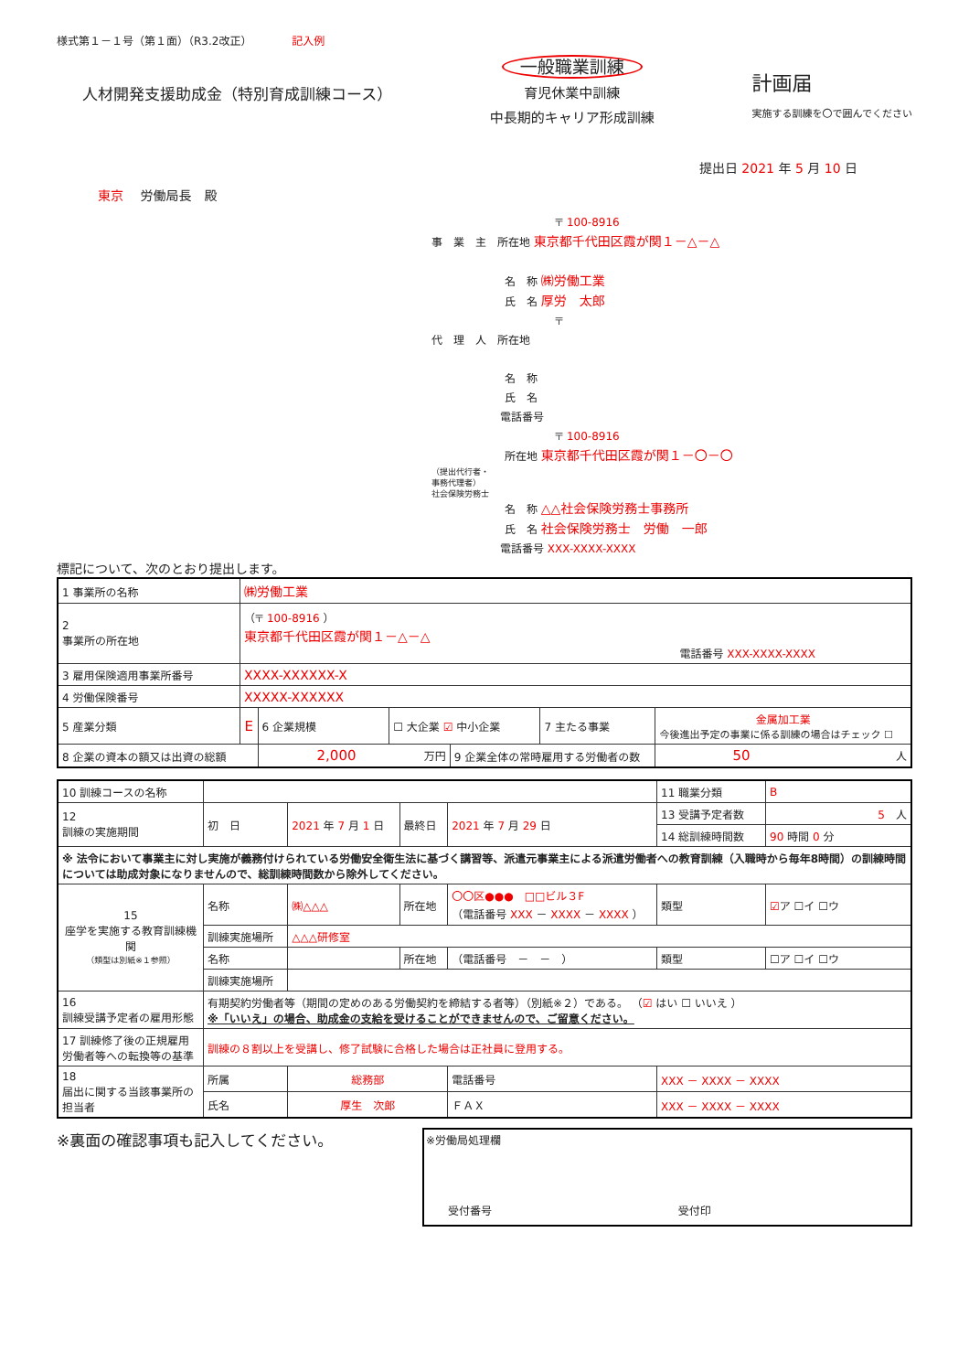様式第１－１号（第１面）（R3.2改正） 記入例
人材開発支援助成金（特別育成訓練コース）
一般職業訓練
育児休業中訓練
中長期的キャリア形成訓練
計画届
実施する訓練を〇で囲んでください
提出日 2021 年 5 月 10 日
東京　 労働局長　殿
〒 100-8916
事　業　主　所在地 東京都千代田区霞が関１－△－△
名　称 ㈱労働工業
氏　名 厚労　太郎
〒
代　理　人　所在地
名　称
氏　名
電話番号
〒 100-8916
所在地 東京都千代田区霞が関１－〇－〇
（提出代行者・
事務代理者）
社会保険労務士
名　称 △△社会保険労務士事務所
氏　名 社会保険労務士　労働　一郎
電話番号 XXX-XXXX-XXXX
標記について、次のとおり提出します。
| 1 事業所の名称 | ㈱労働工業 | | | | | |
| 2 事業所の所在地 | （〒 100-8916 ） 東京都千代田区霞が関１－△－△ 電話番号 XXX-XXXX-XXXX | | | | | |
| 3 雇用保険適用事業所番号 | XXXX-XXXXXX-X | | | | | |
| 4 労働保険番号 | XXXXX-XXXXXX | | | | | |
| 5 産業分類 | E | 6 企業規模 | ☐ 大企業 ☑ 中小企業 | | 7 主たる事業 | 金属加工業 今後進出予定の事業に係る訓練の場合はチェック ☐ |
| 8 企業の資本の額又は出資の総額 | | 2,000 万円 | | 9 企業全体の常時雇用する労働者の数 | | 50 人 |
| 10 訓練コースの名称 | | | | | | 11 職業分類 | B |
| 12 訓練の実施期間 | 初 日 | 2021 年 7 月 1 日 | 最終日 | 2021 年 7 月 29 日 | | 13 受講予定者数 | 5 人 |
| | | | | | | 14 総訓練時間数 | 90 時間 0 分 |
| ※ 法令において事業主に対し実施が義務付けられている労働安全衛生法に基づく講習等、派遣元事業主による派遣労働者への教育訓練（入職時から毎年8時間）の訓練時間については助成対象になりませんので、総訓練時間数から除外してください。 | | | | | | | |
| 15 座学を実施する教育訓練機関 （類型は別紙※１参照） | 名称 | ㈱△△△ | 所在地 | 〇〇区●●● □□ビル３F （電話番号 XXX － XXXX － XXXX ） | | 類型 | ☑ ア ☐イ ☐ウ |
| | 訓練実施場所 | △△△研修室 | | | | | |
| | 名称 | | 所在地 | （電話番号 － － ） | | 類型 | ☐ア ☐イ ☐ウ |
| | 訓練実施場所 | | | | | | |
| 16 訓練受講予定者の雇用形態 | 有期契約労働者等（期間の定めのある労働契約を締結する者等）（別紙※２）である。 （ ☑ はい ☐ いいえ ） ※「いいえ」の場合、助成金の支給を受けることができませんので、ご留意ください。 | | | | | | |
| 17 訓練修了後の正規雇用労働者等への転換等の基準 | 訓練の８割以上を受講し、修了試験に合格した場合は正社員に登用する。 | | | | | | |
| 18 届出に関する当該事業所の担当者 | 所属 | 総務部 | | | 電話番号 | XXX － XXXX － XXXX | |
| | 氏名 | 厚生 次郎 | | | ＦＡＸ | XXX － XXXX － XXXX | |
※裏面の確認事項も記入してください。
※労働局処理欄
　　受付番号 受付印